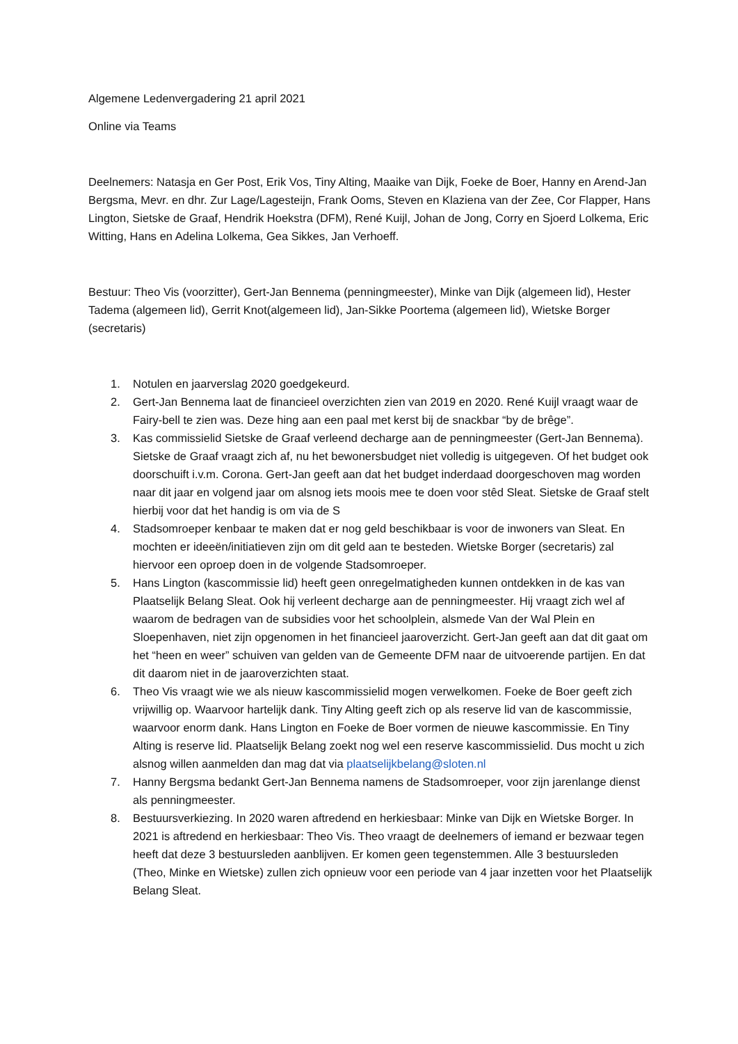Algemene Ledenvergadering 21 april 2021
Online via Teams
Deelnemers: Natasja en Ger Post, Erik Vos, Tiny Alting, Maaike van Dijk, Foeke de Boer, Hanny en Arend-Jan Bergsma, Mevr. en dhr. Zur Lage/Lagesteijn, Frank Ooms, Steven en Klaziena van der Zee, Cor Flapper, Hans Lington, Sietske de Graaf, Hendrik Hoekstra (DFM), René Kuijl, Johan de Jong, Corry en Sjoerd Lolkema, Eric Witting, Hans en Adelina Lolkema, Gea Sikkes, Jan Verhoeff.
Bestuur: Theo Vis (voorzitter), Gert-Jan Bennema (penningmeester), Minke van Dijk (algemeen lid), Hester Tadema (algemeen lid), Gerrit Knot(algemeen lid), Jan-Sikke Poortema (algemeen lid), Wietske Borger (secretaris)
1. Notulen en jaarverslag 2020 goedgekeurd.
2. Gert-Jan Bennema laat de financieel overzichten zien van 2019 en 2020. René Kuijl vraagt waar de Fairy-bell te zien was. Deze hing aan een paal met kerst bij de snackbar “by de brêge”.
3. Kas commissielid Sietske de Graaf verleend decharge aan de penningmeester (Gert-Jan Bennema). Sietske de Graaf vraagt zich af, nu het bewonersbudget niet volledig is uitgegeven. Of het budget ook doorschuift i.v.m. Corona. Gert-Jan geeft aan dat het budget inderdaad doorgeschoven mag worden naar dit jaar en volgend jaar om alsnog iets moois mee te doen voor stêd Sleat. Sietske de Graaf stelt hierbij voor dat het handig is om via de S
4. Stadsomroeper kenbaar te maken dat er nog geld beschikbaar is voor de inwoners van Sleat. En mochten er ideeën/initiatieven zijn om dit geld aan te besteden. Wietske Borger (secretaris) zal hiervoor een oproep doen in de volgende Stadsomroeper.
5. Hans Lington (kascommissie lid) heeft geen onregelmatigheden kunnen ontdekken in de kas van Plaatselijk Belang Sleat. Ook hij verleent decharge aan de penningmeester. Hij vraagt zich wel af waarom de bedragen van de subsidies voor het schoolplein, alsmede Van der Wal Plein en Sloepenhaven, niet zijn opgenomen in het financieel jaaroverzicht. Gert-Jan geeft aan dat dit gaat om het “heen en weer” schuiven van gelden van de Gemeente DFM naar de uitvoerende partijen. En dat dit daarom niet in de jaaroverzichten staat.
6. Theo Vis vraagt wie we als nieuw kascommissielid mogen verwelkomen. Foeke de Boer geeft zich vrijwillig op. Waarvoor hartelijk dank. Tiny Alting geeft zich op als reserve lid van de kascommissie, waarvoor enorm dank. Hans Lington en Foeke de Boer vormen de nieuwe kascommissie. En Tiny Alting is reserve lid. Plaatselijk Belang zoekt nog wel een reserve kascommissielid. Dus mocht u zich alsnog willen aanmelden dan mag dat via plaatselijkbelang@sloten.nl
7. Hanny Bergsma bedankt Gert-Jan Bennema namens de Stadsomroeper, voor zijn jarenlange dienst als penningmeester.
8. Bestuursverkiezing. In 2020 waren aftredend en herkiesbaar: Minke van Dijk en Wietske Borger. In 2021 is aftredend en herkiesbaar: Theo Vis. Theo vraagt de deelnemers of iemand er bezwaar tegen heeft dat deze 3 bestuursleden aanblijven. Er komen geen tegenstemmen. Alle 3 bestuursleden (Theo, Minke en Wietske) zullen zich opnieuw voor een periode van 4 jaar inzetten voor het Plaatselijk Belang Sleat.